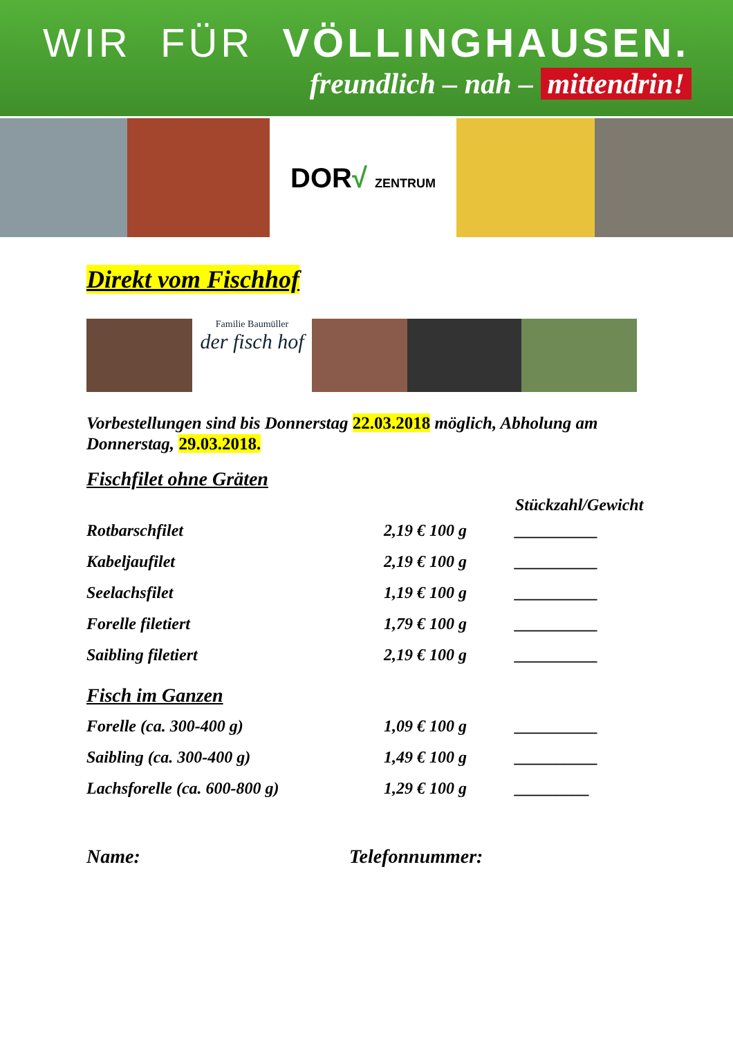WIR FÜR VÖLLINGHAUSEN.
freundlich – nah – mittendrin!
DOR√ ZENTRUM
Direkt vom Fischhof
Familie Baumüller
der fisch hof
Vorbestellungen sind bis Donnerstag 22.03.2018 möglich, Abholung am Donnerstag, 29.03.2018.
Fischfilet ohne Gräten
| | | Stückzahl/Gewicht |
| --- | --- | --- |
| Rotbarschfilet | 2,19 € 100 g | __________ |
| Kabeljaufilet | 2,19 € 100 g | __________ |
| Seelachsfilet | 1,19 € 100 g | __________ |
| Forelle filetiert | 1,79 € 100 g | __________ |
| Saibling filetiert | 2,19 € 100 g | __________ |
Fisch im Ganzen
| Forelle (ca. 300-400 g) | 1,09 € 100 g | __________ |
| Saibling (ca. 300-400 g) | 1,49 € 100 g | __________ |
| Lachsforelle (ca. 600-800 g) | 1,29 € 100 g | _________ |
Name: Telefonnummer: